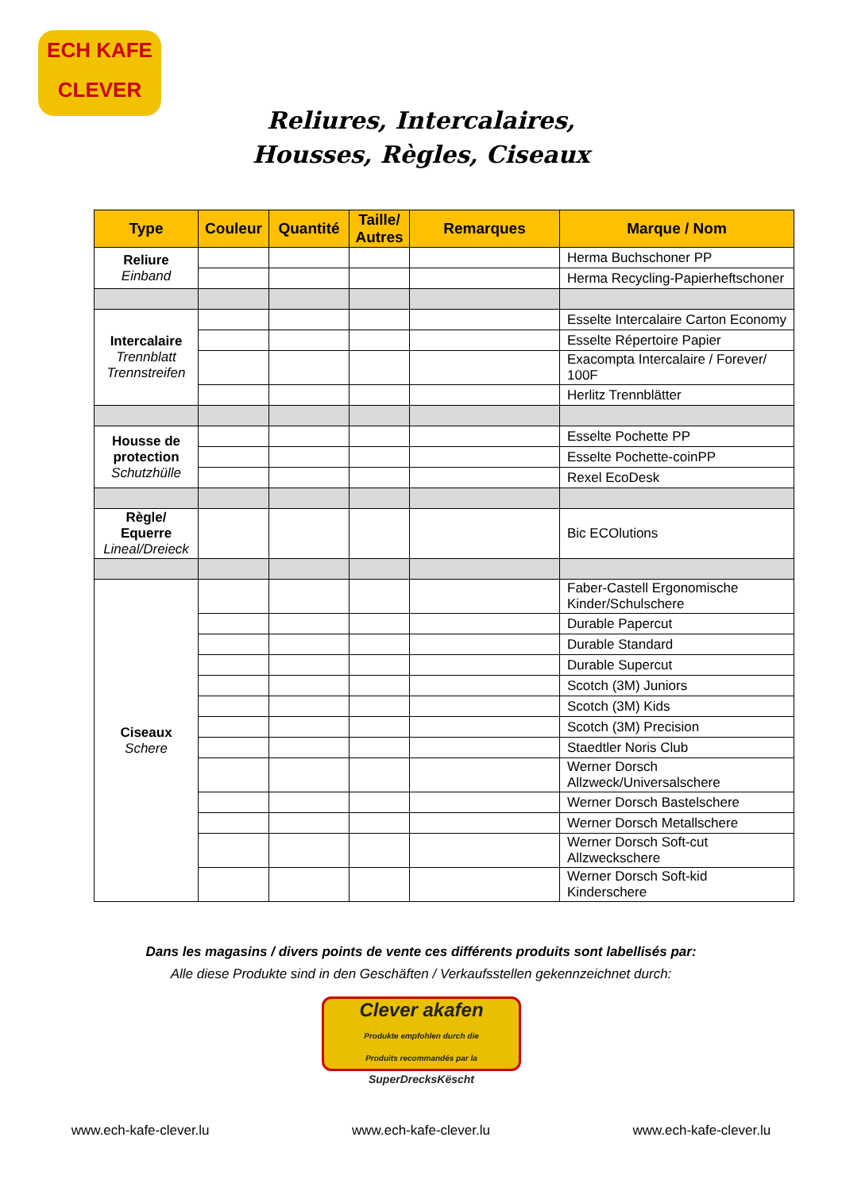ECH KAFE CLEVER
Reliures, Intercalaires,
Housses, Règles, Ciseaux
| Type | Couleur | Quantité | Taille/ Autres | Remarques | Marque / Nom |
| --- | --- | --- | --- | --- | --- |
| Reliure Einband | | | | | Herma Buchschoner PP |
| | | | | | Herma Recycling-Papierheftschoner |
| Intercalaire Trennblatt Trennstreifen | | | | | Esselte Intercalaire Carton Economy |
| | | | | | Esselte Répertoire Papier |
| | | | | | Exacompta Intercalaire / Forever/ 100F |
| | | | | | Herlitz Trennblätter |
| Housse de protection Schutzhülle | | | | | Esselte Pochette PP |
| | | | | | Esselte Pochette-coinPP |
| | | | | | Rexel EcoDesk |
| Règle/ Equerre Lineal/Dreieck | | | | | Bic ECOlutions |
| Ciseaux Schere | | | | | Faber-Castell Ergonomische Kinder/Schulschere |
| | | | | | Durable Papercut |
| | | | | | Durable Standard |
| | | | | | Durable Supercut |
| | | | | | Scotch (3M) Juniors |
| | | | | | Scotch (3M) Kids |
| | | | | | Scotch (3M) Precision |
| | | | | | Staedtler Noris Club |
| | | | | | Werner Dorsch Allzweck/Universalschere |
| | | | | | Werner Dorsch Bastelschere |
| | | | | | Werner Dorsch Metallschere |
| | | | | | Werner Dorsch Soft-cut Allzweckschere |
| | | | | | Werner Dorsch Soft-kid Kinderschere |
Dans les magasins / divers points de vente ces différents produits sont labellisés par:
Alle diese Produkte sind in den Geschäften / Verkaufsstellen gekennzeichnet durch:
Clever akafen
Produkte empfohlen durch die
Produits recommandés par la
SuperDrecksKëscht
www.ech-kafe-clever.lu www.ech-kafe-clever.lu www.ech-kafe-clever.lu